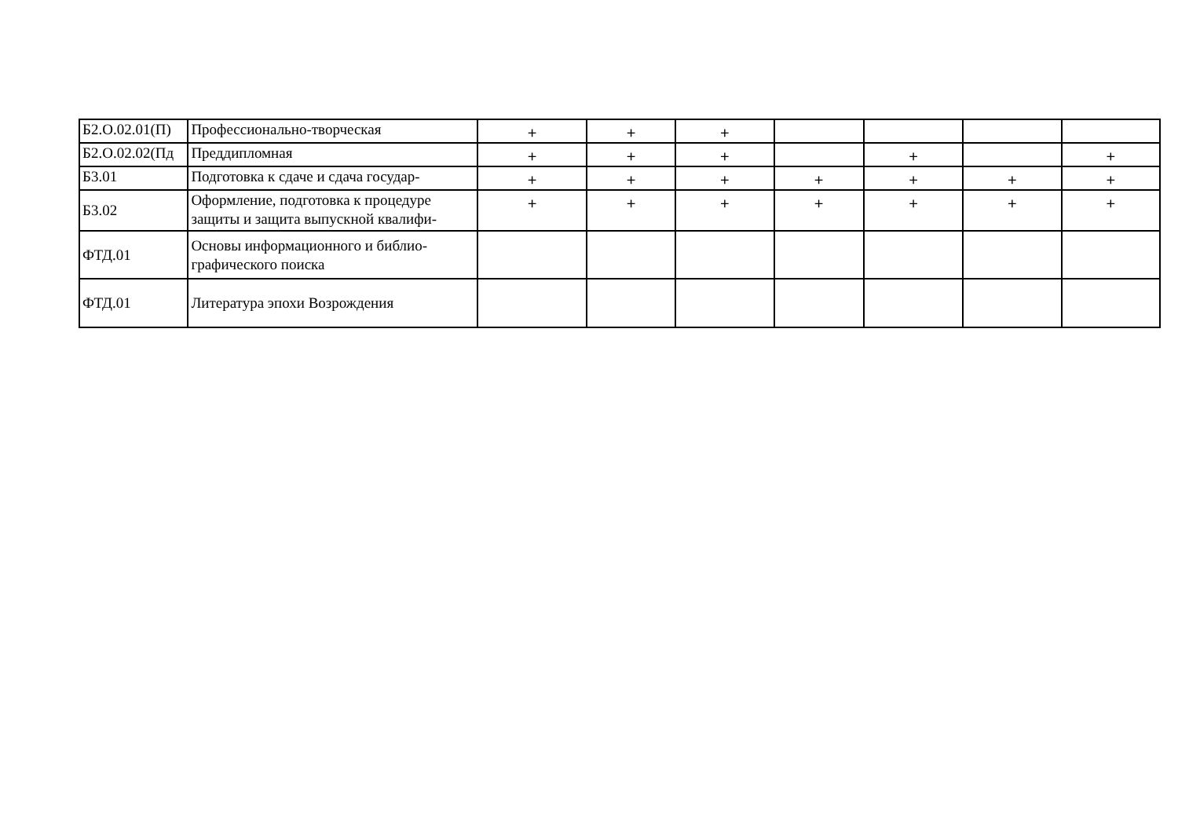| Б2.О.02.01(П) | Профессионально-творческая | + | + | + | | | | |
| Б2.О.02.02(Пд | Преддипломная | + | + | + | | + | | + |
| Б3.01 | Подготовка к сдаче и сдача государ- | + | + | + | + | + | + | + |
| Б3.02 | Оформление, подготовка к процедуре защиты и защита выпускной квалифи- | + | + | + | + | + | + | + |
| ФТД.01 | Основы информационного и библио-графического поиска | | | | | | | |
| ФТД.01 | Литература эпохи Возрождения | | | | | | | |